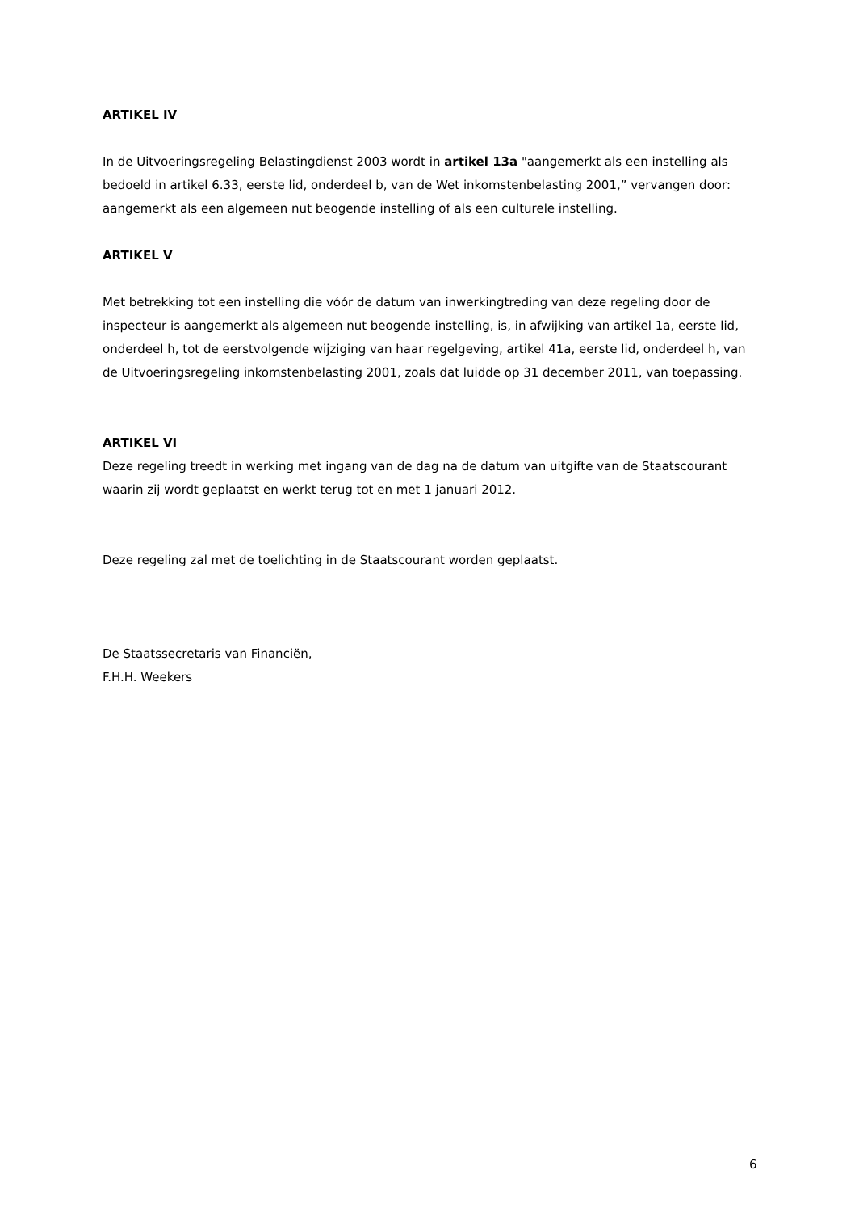ARTIKEL IV
In de Uitvoeringsregeling Belastingdienst 2003 wordt in artikel 13a "aangemerkt als een instelling als bedoeld in artikel 6.33, eerste lid, onderdeel b, van de Wet inkomstenbelasting 2001,” vervangen door: aangemerkt als een algemeen nut beogende instelling of als een culturele instelling.
ARTIKEL V
Met betrekking tot een instelling die vóór de datum van inwerkingtreding van deze regeling door de inspecteur is aangemerkt als algemeen nut beogende instelling, is, in afwijking van artikel 1a, eerste lid, onderdeel h, tot de eerstvolgende wijziging van haar regelgeving, artikel 41a, eerste lid, onderdeel h, van de Uitvoeringsregeling inkomstenbelasting 2001, zoals dat luidde op 31 december 2011, van toepassing.
ARTIKEL VI
Deze regeling treedt in werking met ingang van de dag na de datum van uitgifte van de Staatscourant waarin zij wordt geplaatst en werkt terug tot en met 1 januari 2012.
Deze regeling zal met de toelichting in de Staatscourant worden geplaatst.
De Staatssecretaris van Financiën,
F.H.H. Weekers
6